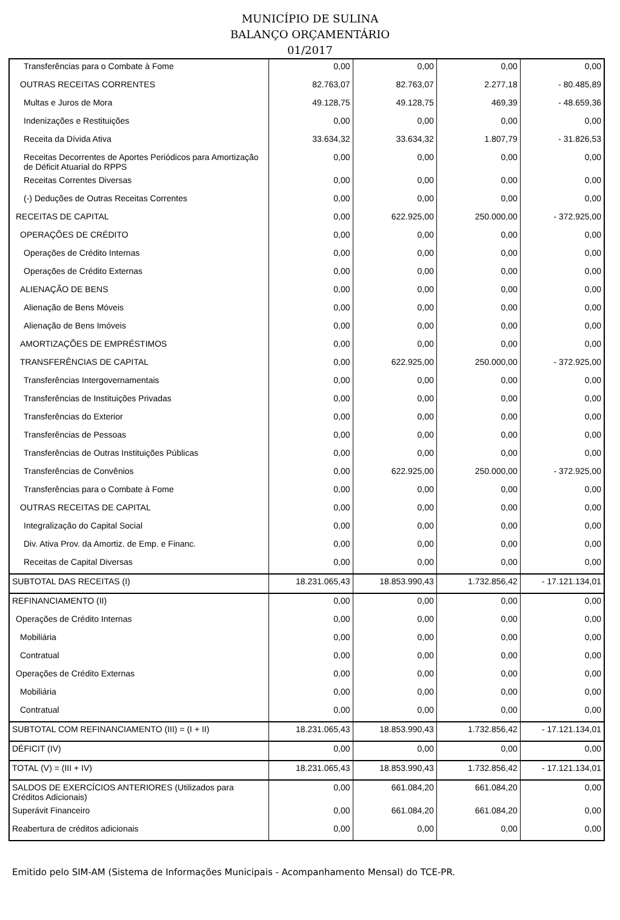MUNICÍPIO DE SULINA
BALANÇO ORÇAMENTÁRIO
01/2017
| Transferências para o Combate à Fome | 0,00 | 0,00 | 0,00 | 0,00 |
| OUTRAS RECEITAS CORRENTES | 82.763,07 | 82.763,07 | 2.277,18 | - 80.485,89 |
| Multas e Juros de Mora | 49.128,75 | 49.128,75 | 469,39 | - 48.659,36 |
| Indenizações e Restituições | 0,00 | 0,00 | 0,00 | 0,00 |
| Receita da Dívida Ativa | 33.634,32 | 33.634,32 | 1.807,79 | - 31.826,53 |
| Receitas Decorrentes de Aportes Periódicos para Amortização de Déficit Atuarial do RPPS | 0,00 | 0,00 | 0,00 | 0,00 |
| Receitas Correntes Diversas | 0,00 | 0,00 | 0,00 | 0,00 |
| (-) Deduções de Outras Receitas Correntes | 0,00 | 0,00 | 0,00 | 0,00 |
| RECEITAS DE CAPITAL | 0,00 | 622.925,00 | 250.000,00 | - 372.925,00 |
| OPERAÇÕES DE CRÉDITO | 0,00 | 0,00 | 0,00 | 0,00 |
| Operações de Crédito Internas | 0,00 | 0,00 | 0,00 | 0,00 |
| Operações de Crédito Externas | 0,00 | 0,00 | 0,00 | 0,00 |
| ALIENAÇÃO DE BENS | 0,00 | 0,00 | 0,00 | 0,00 |
| Alienação de Bens Móveis | 0,00 | 0,00 | 0,00 | 0,00 |
| Alienação de Bens Imóveis | 0,00 | 0,00 | 0,00 | 0,00 |
| AMORTIZAÇÕES DE EMPRÉSTIMOS | 0,00 | 0,00 | 0,00 | 0,00 |
| TRANSFERÊNCIAS DE CAPITAL | 0,00 | 622.925,00 | 250.000,00 | - 372.925,00 |
| Transferências Intergovernamentais | 0,00 | 0,00 | 0,00 | 0,00 |
| Transferências de Instituições Privadas | 0,00 | 0,00 | 0,00 | 0,00 |
| Transferências do Exterior | 0,00 | 0,00 | 0,00 | 0,00 |
| Transferências de Pessoas | 0,00 | 0,00 | 0,00 | 0,00 |
| Transferências de Outras Instituições Públicas | 0,00 | 0,00 | 0,00 | 0,00 |
| Transferências de Convênios | 0,00 | 622.925,00 | 250.000,00 | - 372.925,00 |
| Transferências para o Combate à Fome | 0,00 | 0,00 | 0,00 | 0,00 |
| OUTRAS RECEITAS DE CAPITAL | 0,00 | 0,00 | 0,00 | 0,00 |
| Integralização do Capital Social | 0,00 | 0,00 | 0,00 | 0,00 |
| Div. Ativa Prov. da Amortiz. de Emp. e Financ. | 0,00 | 0,00 | 0,00 | 0,00 |
| Receitas de Capital Diversas | 0,00 | 0,00 | 0,00 | 0,00 |
| SUBTOTAL DAS RECEITAS (I) | 18.231.065,43 | 18.853.990,43 | 1.732.856,42 | - 17.121.134,01 |
| REFINANCIAMENTO (II) | 0,00 | 0,00 | 0,00 | 0,00 |
| Operações de Crédito Internas | 0,00 | 0,00 | 0,00 | 0,00 |
| Mobiliária | 0,00 | 0,00 | 0,00 | 0,00 |
| Contratual | 0,00 | 0,00 | 0,00 | 0,00 |
| Operações de Crédito Externas | 0,00 | 0,00 | 0,00 | 0,00 |
| Mobiliária | 0,00 | 0,00 | 0,00 | 0,00 |
| Contratual | 0,00 | 0,00 | 0,00 | 0,00 |
| SUBTOTAL COM REFINANCIAMENTO (III) = (I + II) | 18.231.065,43 | 18.853.990,43 | 1.732.856,42 | - 17.121.134,01 |
| DÉFICIT (IV) | 0,00 | 0,00 | 0,00 | 0,00 |
| TOTAL (V) = (III + IV) | 18.231.065,43 | 18.853.990,43 | 1.732.856,42 | - 17.121.134,01 |
| SALDOS DE EXERCÍCIOS ANTERIORES (Utilizados para Créditos Adicionais) | 0,00 | 661.084,20 | 661.084,20 | 0,00 |
| Superávit Financeiro | 0,00 | 661.084,20 | 661.084,20 | 0,00 |
| Reabertura de créditos adicionais | 0,00 | 0,00 | 0,00 | 0,00 |
Emitido pelo SIM-AM (Sistema de Informações Municipais - Acompanhamento Mensal) do TCE-PR.